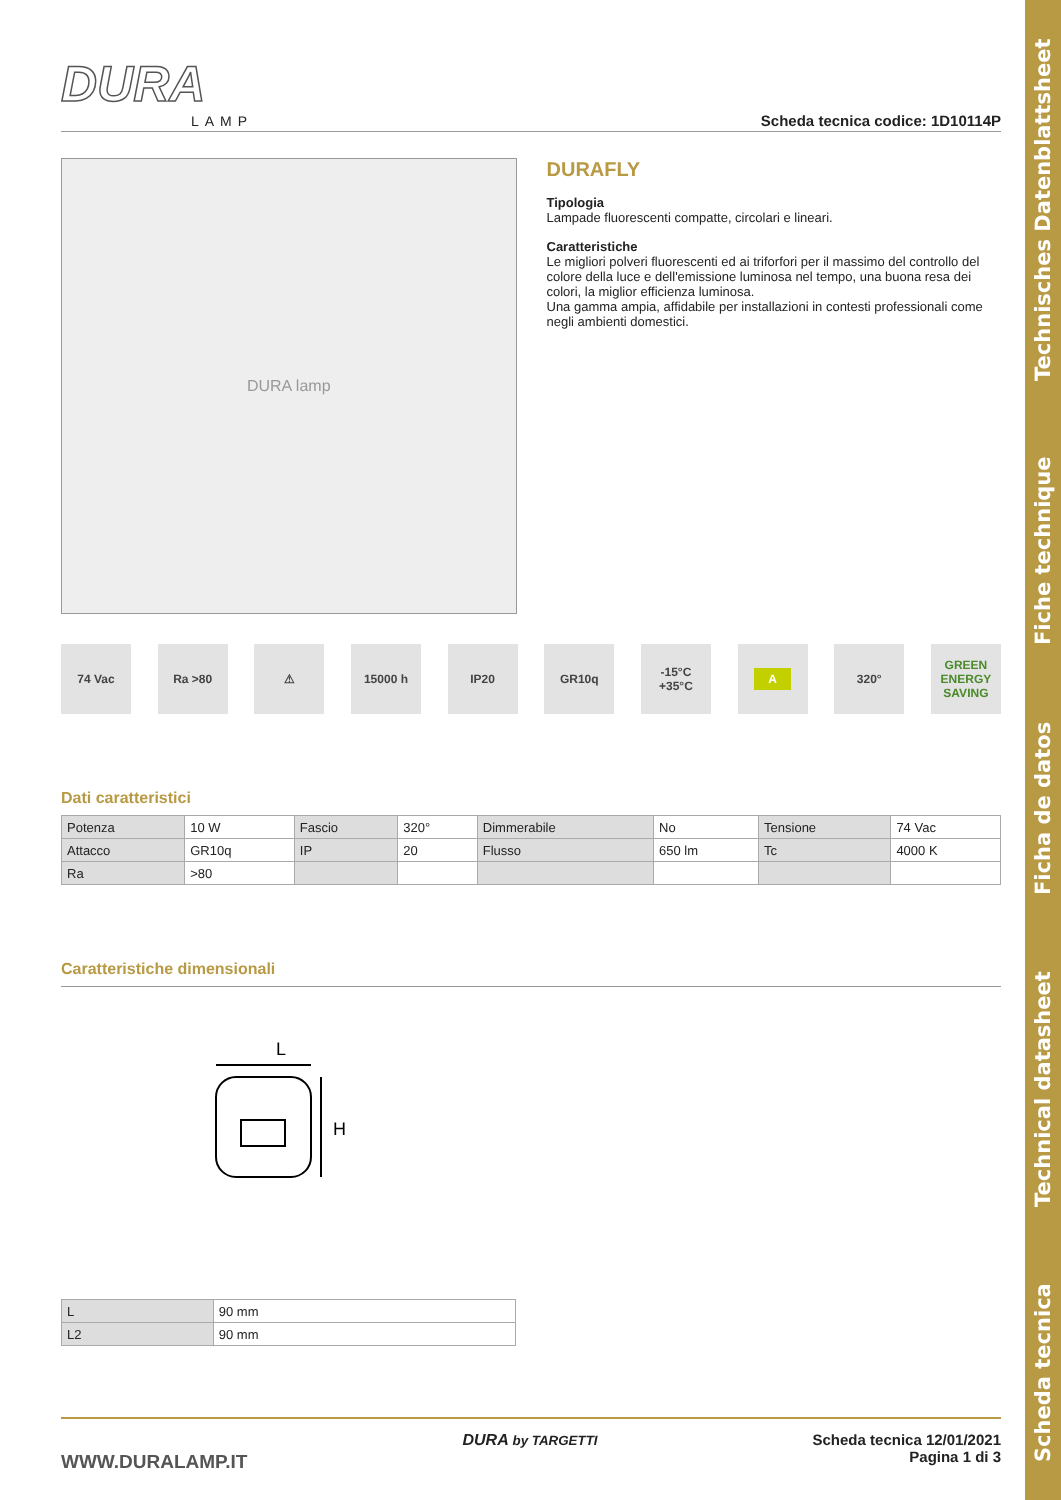Scheda tecnica Technical datasheet Ficha de datos Fiche technique Technisches Datenblattsheet
DURA
LAMP
Scheda tecnica codice: 1D10114P
DURA lamp
DURAFLY
Tipologia
Lampade fluorescenti compatte, circolari e lineari.
Caratteristiche
Le migliori polveri fluorescenti ed ai triforfori per il massimo del controllo del colore della luce e dell'emissione luminosa nel tempo, una buona resa dei colori, la miglior efficienza luminosa.
Una gamma ampia, affidabile per installazioni in contesti professionali come negli ambienti domestici.
74 Vac Ra >80 ⚠ 15000 h IP20 GR10q -15°C
+35°C
A
320° GREEN ENERGY SAVING
Dati caratteristici
| Potenza | 10 W | Fascio | 320° | Dimmerabile | No | Tensione | 74 Vac |
| Attacco | GR10q | IP | 20 | Flusso | 650 lm | Tc | 4000 K |
| Ra | >80 | | | | | | |
Caratteristiche dimensionali
L
H
| L | 90 mm |
| L2 | 90 mm |
WWW.DURALAMP.IT
DURA by TARGETTI Scheda tecnica 12/01/2021
Pagina 1 di 3